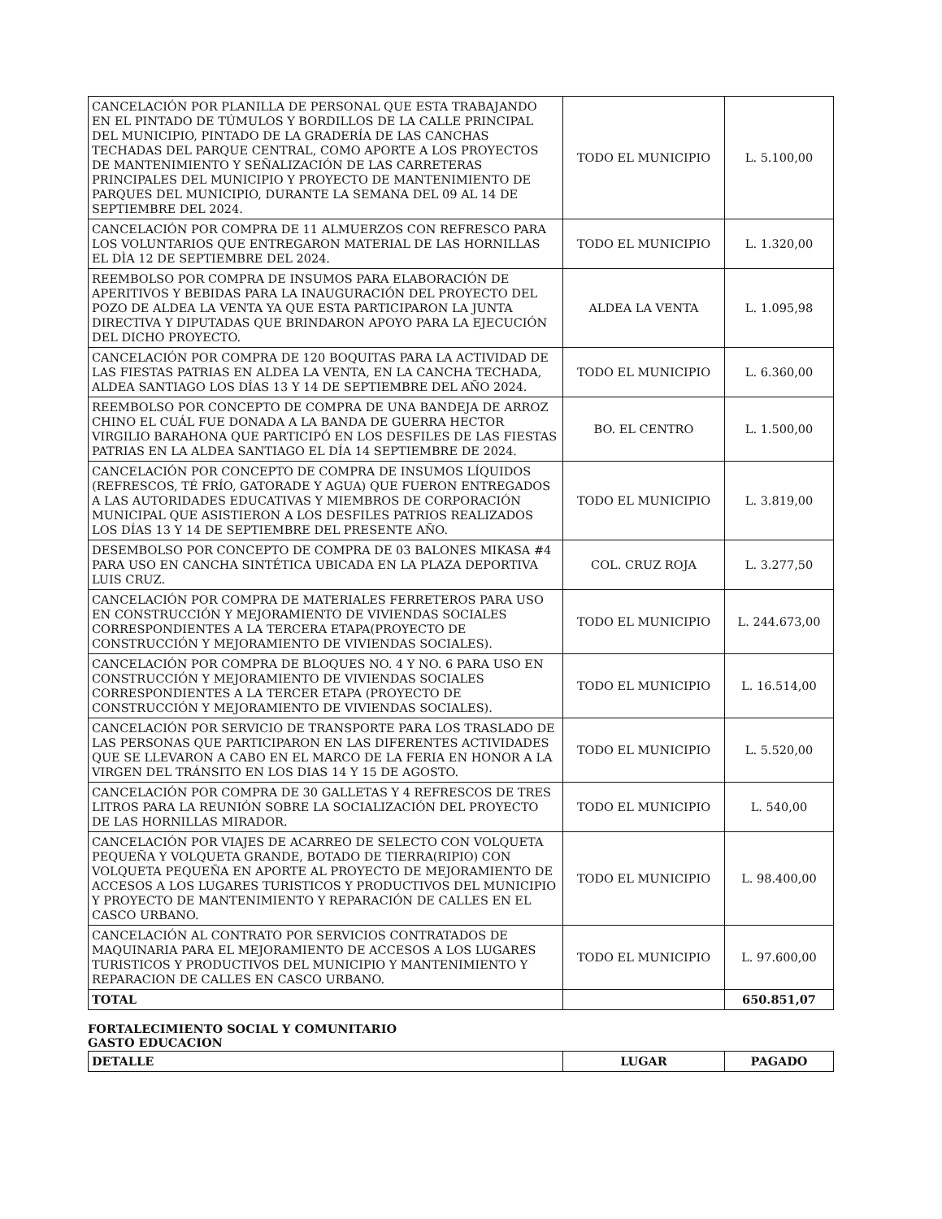| CANCELACIÓN POR PLANILLA DE PERSONAL QUE ESTA TRABAJANDO EN EL PINTADO DE TÚMULOS Y BORDILLOS DE LA CALLE PRINCIPAL DEL MUNICIPIO, PINTADO DE LA GRADERÍA DE LAS CANCHAS TECHADAS DEL PARQUE CENTRAL, COMO APORTE A LOS PROYECTOS DE MANTENIMIENTO Y SEÑALIZACIÓN DE LAS CARRETERAS PRINCIPALES DEL MUNICIPIO Y PROYECTO DE MANTENIMIENTO DE PARQUES DEL MUNICIPIO, DURANTE LA SEMANA DEL 09 AL 14 DE SEPTIEMBRE DEL 2024. | TODO EL MUNICIPIO | L. 5.100,00 |
| CANCELACIÓN POR COMPRA DE 11 ALMUERZOS CON REFRESCO PARA LOS VOLUNTARIOS QUE ENTREGARON MATERIAL DE LAS HORNILLAS EL DÌA 12 DE SEPTIEMBRE DEL 2024. | TODO EL MUNICIPIO | L. 1.320,00 |
| REEMBOLSO POR COMPRA DE INSUMOS PARA ELABORACIÓN DE APERITIVOS Y BEBIDAS PARA LA INAUGURACIÓN DEL PROYECTO DEL POZO DE ALDEA LA VENTA YA QUE ESTA PARTICIPARON LA JUNTA DIRECTIVA Y DIPUTADAS QUE BRINDARON APOYO PARA LA EJECUCIÓN DEL DICHO PROYECTO. | ALDEA LA VENTA | L. 1.095,98 |
| CANCELACIÓN POR COMPRA DE 120 BOQUITAS PARA LA ACTIVIDAD DE LAS FIESTAS PATRIAS EN ALDEA LA VENTA, EN LA CANCHA TECHADA, ALDEA SANTIAGO LOS DÍAS 13 Y 14 DE SEPTIEMBRE DEL AÑO 2024. | TODO EL MUNICIPIO | L. 6.360,00 |
| REEMBOLSO POR CONCEPTO DE COMPRA DE UNA BANDEJA DE ARROZ CHINO EL CUÁL FUE DONADA A LA BANDA DE GUERRA HECTOR VIRGILIO BARAHONA QUE PARTICIPÓ EN LOS DESFILES DE LAS FIESTAS PATRIAS EN LA ALDEA SANTIAGO EL DÍA 14 SEPTIEMBRE DE 2024. | BO. EL CENTRO | L. 1.500,00 |
| CANCELACIÓN POR CONCEPTO DE COMPRA DE INSUMOS LÍQUIDOS (REFRESCOS, TÉ FRÍO, GATORADE Y AGUA) QUE FUERON ENTREGADOS A LAS AUTORIDADES EDUCATIVAS Y MIEMBROS DE CORPORACIÓN MUNICIPAL QUE ASISTIERON A LOS DESFILES PATRIOS REALIZADOS LOS DÍAS 13 Y 14 DE SEPTIEMBRE DEL PRESENTE AÑO. | TODO EL MUNICIPIO | L. 3.819,00 |
| DESEMBOLSO POR CONCEPTO DE COMPRA DE 03 BALONES MIKASA #4 PARA USO EN CANCHA SINTÉTICA UBICADA EN LA PLAZA DEPORTIVA LUIS CRUZ. | COL. CRUZ ROJA | L. 3.277,50 |
| CANCELACIÓN POR COMPRA DE MATERIALES FERRETEROS PARA USO EN CONSTRUCCIÓN Y MEJORAMIENTO DE VIVIENDAS SOCIALES CORRESPONDIENTES A LA TERCERA ETAPA(PROYECTO DE CONSTRUCCIÓN Y MEJORAMIENTO DE VIVIENDAS SOCIALES). | TODO EL MUNICIPIO | L. 244.673,00 |
| CANCELACIÓN POR COMPRA DE BLOQUES NO. 4 Y NO. 6 PARA USO EN CONSTRUCCIÓN Y MEJORAMIENTO DE VIVIENDAS SOCIALES CORRESPONDIENTES A LA TERCER ETAPA (PROYECTO DE CONSTRUCCIÓN Y MEJORAMIENTO DE VIVIENDAS SOCIALES). | TODO EL MUNICIPIO | L. 16.514,00 |
| CANCELACIÓN POR SERVICIO DE TRANSPORTE PARA LOS TRASLADO DE LAS PERSONAS QUE PARTICIPARON EN LAS DIFERENTES ACTIVIDADES QUE SE LLEVARON A CABO EN EL MARCO DE LA FERIA EN HONOR A LA VIRGEN DEL TRÁNSITO EN LOS DIAS 14 Y 15 DE AGOSTO. | TODO EL MUNICIPIO | L. 5.520,00 |
| CANCELACIÓN POR COMPRA DE 30 GALLETAS Y 4 REFRESCOS DE TRES LITROS PARA LA REUNIÓN SOBRE LA SOCIALIZACIÓN DEL PROYECTO DE LAS HORNILLAS MIRADOR. | TODO EL MUNICIPIO | L. 540,00 |
| CANCELACIÓN POR VIAJES DE ACARREO DE SELECTO CON VOLQUETA PEQUEÑA Y VOLQUETA GRANDE, BOTADO DE TIERRA(RIPIO) CON VOLQUETA PEQUEÑA EN APORTE AL PROYECTO DE MEJORAMIENTO DE ACCESOS A LOS LUGARES TURISTICOS Y PRODUCTIVOS DEL MUNICIPIO Y PROYECTO DE MANTENIMIENTO Y REPARACIÓN DE CALLES EN EL CASCO URBANO. | TODO EL MUNICIPIO | L. 98.400,00 |
| CANCELACIÓN AL CONTRATO POR SERVICIOS CONTRATADOS DE MAQUINARIA PARA EL MEJORAMIENTO DE ACCESOS A LOS LUGARES TURISTICOS Y PRODUCTIVOS DEL MUNICIPIO Y MANTENIMIENTO Y REPARACION DE CALLES EN CASCO URBANO. | TODO EL MUNICIPIO | L. 97.600,00 |
| TOTAL | | 650.851,07 |
FORTALECIMIENTO SOCIAL Y COMUNITARIO
GASTO EDUCACION
| DETALLE | LUGAR | PAGADO |
| --- | --- | --- |